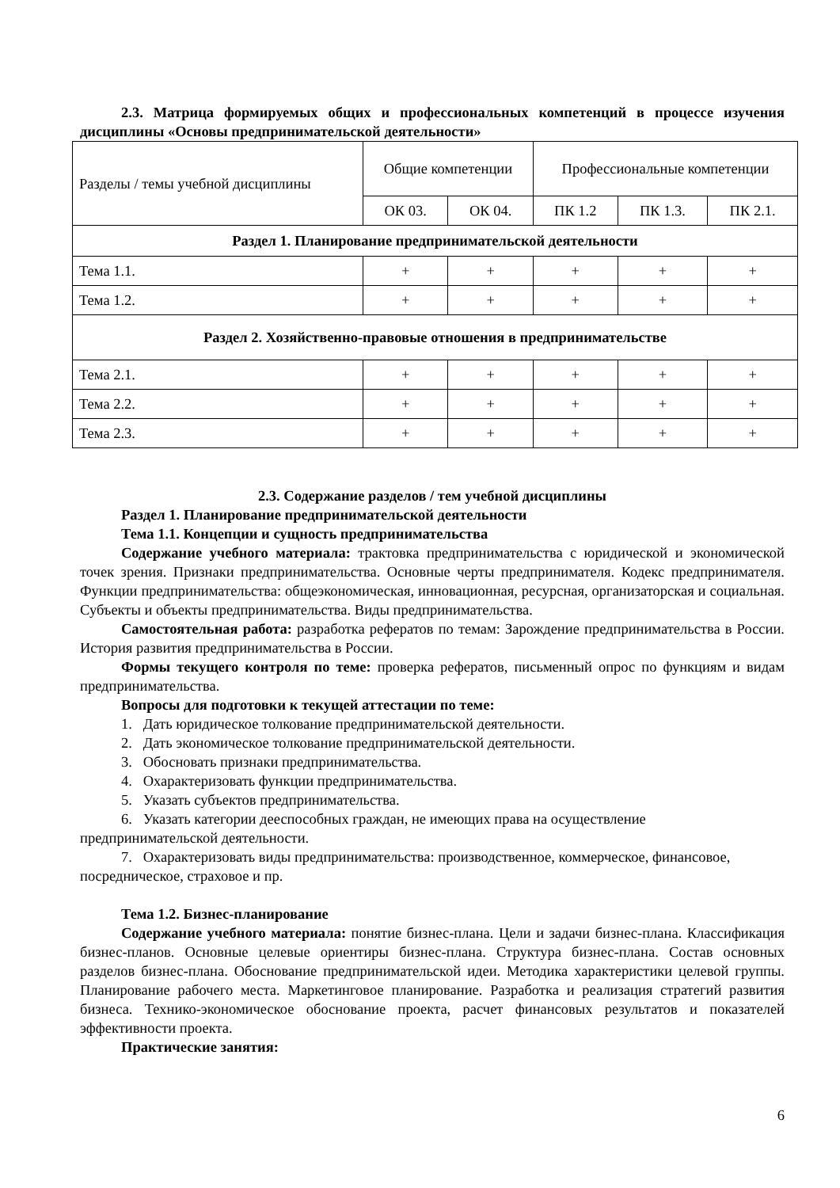2.3. Матрица формируемых общих и профессиональных компетенций в процессе изучения дисциплины «Основы предпринимательской деятельности»
| Разделы / темы учебной дисциплины | Общие компетенции | | Профессиональные компетенции | | |
| --- | --- | --- | --- | --- | --- |
| | ОК 03. | ОК 04. | ПК 1.2 | ПК 1.3. | ПК 2.1. |
| Раздел 1. Планирование предпринимательской деятельности | | | | | |
| Тема 1.1. | + | + | + | + | + |
| Тема 1.2. | + | + | + | + | + |
| Раздел 2. Хозяйственно-правовые отношения в предпринимательстве | | | | | |
| Тема 2.1. | + | + | + | + | + |
| Тема 2.2. | + | + | + | + | + |
| Тема 2.3. | + | + | + | + | + |
2.3. Содержание разделов / тем учебной дисциплины
Раздел 1. Планирование предпринимательской деятельности
Тема 1.1. Концепции и сущность предпринимательства
Содержание учебного материала: трактовка предпринимательства с юридической и экономической точек зрения. Признаки предпринимательства. Основные черты предпринимателя. Кодекс предпринимателя. Функции предпринимательства: общеэкономическая, инновационная, ресурсная, организаторская и социальная. Субъекты и объекты предпринимательства. Виды предпринимательства.
Самостоятельная работа: разработка рефератов по темам: Зарождение предпринимательства в России. История развития предпринимательства в России.
Формы текущего контроля по теме: проверка рефератов, письменный опрос по функциям и видам предпринимательства.
Вопросы для подготовки к текущей аттестации по теме:
1. Дать юридическое толкование предпринимательской деятельности.
2. Дать экономическое толкование предпринимательской деятельности.
3. Обосновать признаки предпринимательства.
4. Охарактеризовать функции предпринимательства.
5. Указать субъектов предпринимательства.
6. Указать категории дееспособных граждан, не имеющих права на осуществление предпринимательской деятельности.
7. Охарактеризовать виды предпринимательства: производственное, коммерческое, финансовое, посредническое, страховое и пр.
Тема 1.2. Бизнес-планирование
Содержание учебного материала: понятие бизнес-плана. Цели и задачи бизнес-плана. Классификация бизнес-планов. Основные целевые ориентиры бизнес-плана. Структура бизнес-плана. Состав основных разделов бизнес-плана. Обоснование предпринимательской идеи. Методика характеристики целевой группы. Планирование рабочего места. Маркетинговое планирование. Разработка и реализация стратегий развития бизнеса. Технико-экономическое обоснование проекта, расчет финансовых результатов и показателей эффективности проекта.
Практические занятия:
6